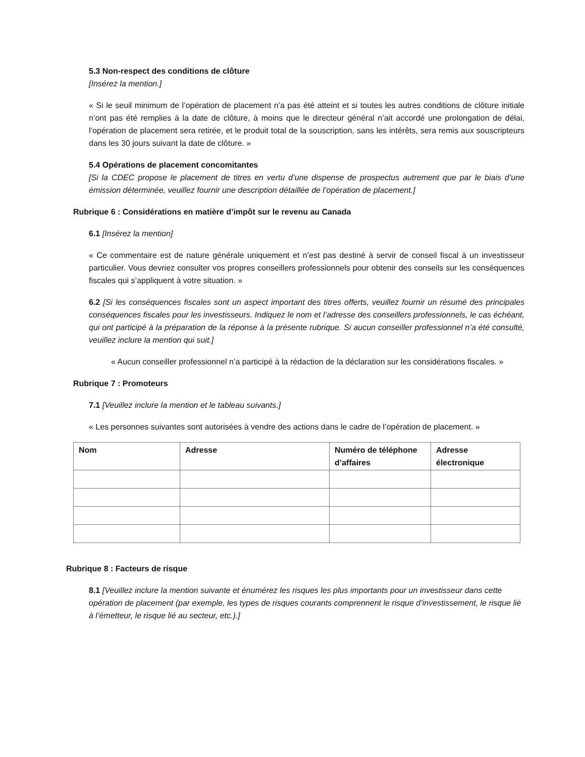5.3 Non-respect des conditions de clôture
[Insérez la mention.]
« Si le seuil minimum de l’opération de placement n’a pas été atteint et si toutes les autres conditions de clôture initiale n’ont pas été remplies à la date de clôture, à moins que le directeur général n’ait accordé une prolongation de délai, l’opération de placement sera retirée, et le produit total de la souscription, sans les intérêts, sera remis aux souscripteurs dans les 30 jours suivant la date de clôture. »
5.4 Opérations de placement concomitantes
[Si la CDEC propose le placement de titres en vertu d’une dispense de prospectus autrement que par le biais d’une émission déterminée, veuillez fournir une description détaillée de l’opération de placement.]
Rubrique 6 : Considérations en matière d’impôt sur le revenu au Canada
6.1 [Insérez la mention]
« Ce commentaire est de nature générale uniquement et n’est pas destiné à servir de conseil fiscal à un investisseur particulier. Vous devriez consulter vos propres conseillers professionnels pour obtenir des conseils sur les conséquences fiscales qui s’appliquent à votre situation. »
6.2 [Si les conséquences fiscales sont un aspect important des titres offerts, veuillez fournir un résumé des principales conséquences fiscales pour les investisseurs. Indiquez le nom et l’adresse des conseillers professionnels, le cas échéant, qui ont participé à la préparation de la réponse à la présente rubrique. Si aucun conseiller professionnel n’a été consulté, veuillez inclure la mention qui suit.]
« Aucun conseiller professionnel n’a participé à la rédaction de la déclaration sur les considérations fiscales. »
Rubrique 7 : Promoteurs
7.1 [Veuillez inclure la mention et le tableau suivants.]
« Les personnes suivantes sont autorisées à vendre des actions dans le cadre de l’opération de placement. »
| Nom | Adresse | Numéro de téléphone d’affaires | Adresse électronique |
| --- | --- | --- | --- |
Rubrique 8 : Facteurs de risque
8.1 [Veuillez inclure la mention suivante et énumérez les risques les plus importants pour un investisseur dans cette opération de placement (par exemple, les types de risques courants comprennent le risque d’investissement, le risque lié à l’émetteur, le risque lié au secteur, etc.).]